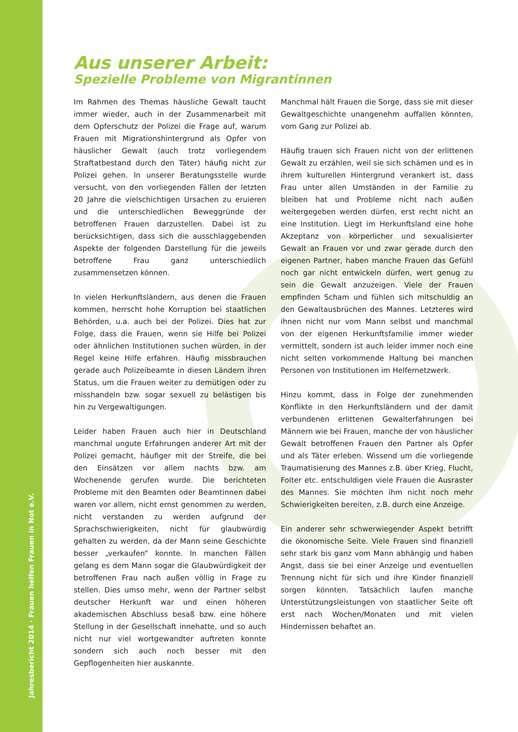Aus unserer Arbeit:
Spezielle Probleme von Migrantinnen
Im Rahmen des Themas häusliche Gewalt taucht immer wieder, auch in der Zusammenarbeit mit dem Opferschutz der Polizei die Frage auf, warum Frauen mit Migrationshintergrund als Opfer von häuslicher Gewalt (auch trotz vorliegendem Straftatbestand durch den Täter) häufig nicht zur Polizei gehen. In unserer Beratungsstelle wurde versucht, von den vorliegenden Fällen der letzten 20 Jahre die vielschichtigen Ursachen zu eruieren und die unterschiedlichen Beweggründe der betroffenen Frauen darzustellen. Dabei ist zu berücksichtigen, dass sich die ausschlaggebenden Aspekte der folgenden Darstellung für die jeweils betroffene Frau ganz unterschiedlich zusammensetzen können.
In vielen Herkunftsländern, aus denen die Frauen kommen, herrscht hohe Korruption bei staatlichen Behörden, u.a. auch bei der Polizei. Dies hat zur Folge, dass die Frauen, wenn sie Hilfe bei Polizei oder ähnlichen Institutionen suchen würden, in der Regel keine Hilfe erfahren. Häufig missbrauchen gerade auch Polizeibeamte in diesen Ländern ihren Status, um die Frauen weiter zu demütigen oder zu misshandeln bzw. sogar sexuell zu belästigen bis hin zu Vergewaltigungen.
Leider haben Frauen auch hier in Deutschland manchmal ungute Erfahrungen anderer Art mit der Polizei gemacht, häufiger mit der Streife, die bei den Einsätzen vor allem nachts bzw. am Wochenende gerufen wurde. Die berichteten Probleme mit den Beamten oder Beamtinnen dabei waren vor allem, nicht ernst genommen zu werden, nicht verstanden zu werden aufgrund der Sprachschwierigkeiten, nicht für glaubwürdig gehalten zu werden, da der Mann seine Geschichte besser „verkaufen“ konnte. In manchen Fällen gelang es dem Mann sogar die Glaubwürdigkeit der betroffenen Frau nach außen völlig in Frage zu stellen. Dies umso mehr, wenn der Partner selbst deutscher Herkunft war und einen höheren akademischen Abschluss besaß bzw. eine höhere Stellung in der Gesellschaft innehatte, und so auch nicht nur viel wortgewandter auftreten konnte sondern sich auch noch besser mit den Gepflogenheiten hier auskannte.
Manchmal hält Frauen die Sorge, dass sie mit dieser Gewaltgeschichte unangenehm auffallen könnten, vom Gang zur Polizei ab.
Häufig trauen sich Frauen nicht von der erlittenen Gewalt zu erzählen, weil sie sich schämen und es in ihrem kulturellen Hintergrund verankert ist, dass Frau unter allen Umständen in der Familie zu bleiben hat und Probleme nicht nach außen weitergegeben werden dürfen, erst recht nicht an eine Institution. Liegt im Herkunftsland eine hohe Akzeptanz von körperlicher und sexualisierter Gewalt an Frauen vor und zwar gerade durch den eigenen Partner, haben manche Frauen das Gefühl noch gar nicht entwickeln dürfen, wert genug zu sein die Gewalt anzuzeigen. Viele der Frauen empfinden Scham und fühlen sich mitschuldig an den Gewaltausbrüchen des Mannes. Letzteres wird ihnen nicht nur vom Mann selbst und manchmal von der eigenen Herkunftsfamilie immer wieder vermittelt, sondern ist auch leider immer noch eine nicht selten vorkommende Haltung bei manchen Personen von Institutionen im Helfernetzwerk.
Hinzu kommt, dass in Folge der zunehmenden Konflikte in den Herkunftsländern und der damit verbundenen erlittenen Gewalterfahrungen bei Männern wie bei Frauen, manche der von häuslicher Gewalt betroffenen Frauen den Partner als Opfer und als Täter erleben. Wissend um die vorliegende Traumatisierung des Mannes z.B. über Krieg, Flucht, Folter etc. entschuldigen viele Frauen die Ausraster des Mannes. Sie möchten ihm nicht noch mehr Schwierigkeiten bereiten, z.B. durch eine Anzeige.
Ein anderer sehr schwerwiegender Aspekt betrifft die ökonomische Seite. Viele Frauen sind finanziell sehr stark bis ganz vom Mann abhängig und haben Angst, dass sie bei einer Anzeige und eventuellen Trennung nicht für sich und ihre Kinder finanziell sorgen könnten. Tatsächlich laufen manche Unterstützungsleistungen von staatlicher Seite oft erst nach Wochen/Monaten und mit vielen Hindernissen behaftet an.
Jahresbericht 2014 · Frauen helfen Frauen in Not e.V.